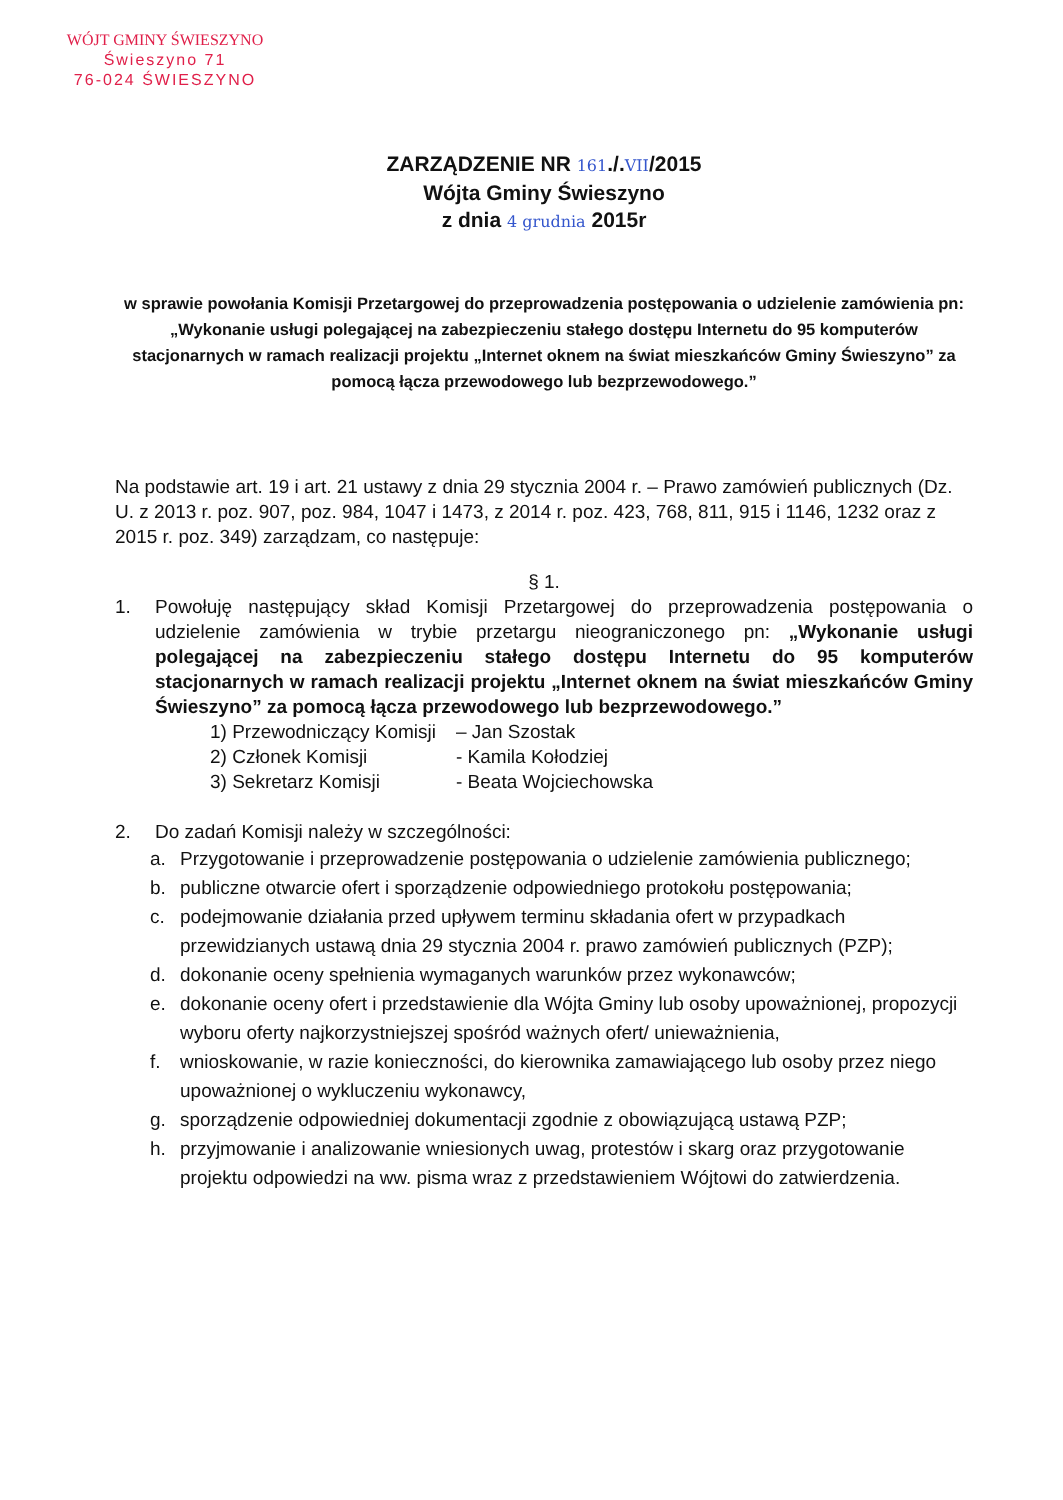WÓJT GMINY ŚWIESZYNO
Świeszyno 71
76-024 ŚWIESZYNO
ZARZĄDZENIE NR 161./.VII/2015
Wójta Gminy Świeszyno
z dnia 4 grudnia 2015r
w sprawie powołania Komisji Przetargowej do przeprowadzenia postępowania o udzielenie zamówienia pn: „Wykonanie usługi polegającej na zabezpieczeniu stałego dostępu Internetu do 95 komputerów stacjonarnych w ramach realizacji projektu „Internet oknem na świat mieszkańców Gminy Świeszyno” za pomocą łącza przewodowego lub bezprzewodowego.”
Na podstawie art. 19 i art. 21 ustawy z dnia 29 stycznia 2004 r. – Prawo zamówień publicznych (Dz. U. z 2013 r. poz. 907, poz. 984, 1047 i 1473, z 2014 r. poz. 423, 768, 811, 915 i 1146, 1232 oraz z 2015 r. poz. 349) zarządzam, co następuje:
§ 1.
1. Powołuję następujący skład Komisji Przetargowej do przeprowadzenia postępowania o udzielenie zamówienia w trybie przetargu nieograniczonego pn: „Wykonanie usługi polegającej na zabezpieczeniu stałego dostępu Internetu do 95 komputerów stacjonarnych w ramach realizacji projektu „Internet oknem na świat mieszkańców Gminy Świeszyno” za pomocą łącza przewodowego lub bezprzewodowego.”
| 1) Przewodniczący Komisji | – Jan Szostak |
| 2) Członek Komisji | - Kamila Kołodziej |
| 3) Sekretarz Komisji | - Beata Wojciechowska |
2. Do zadań Komisji należy w szczególności:
a. Przygotowanie i przeprowadzenie postępowania o udzielenie zamówienia publicznego;
b. publiczne otwarcie ofert i sporządzenie odpowiedniego protokołu postępowania;
c. podejmowanie działania przed upływem terminu składania ofert w przypadkach przewidzianych ustawą dnia 29 stycznia 2004 r. prawo zamówień publicznych (PZP);
d. dokonanie oceny spełnienia wymaganych warunków przez wykonawców;
e. dokonanie oceny ofert i przedstawienie dla Wójta Gminy lub osoby upoważnionej, propozycji wyboru oferty najkorzystniejszej spośród ważnych ofert/ unieważnienia,
f. wnioskowanie, w razie konieczności, do kierownika zamawiającego lub osoby przez niego upoważnionej o wykluczeniu wykonawcy,
g. sporządzenie odpowiedniej dokumentacji zgodnie z obowiązującą ustawą PZP;
h. przyjmowanie i analizowanie wniesionych uwag, protestów i skarg oraz przygotowanie projektu odpowiedzi na ww. pisma wraz z przedstawieniem Wójtowi do zatwierdzenia.